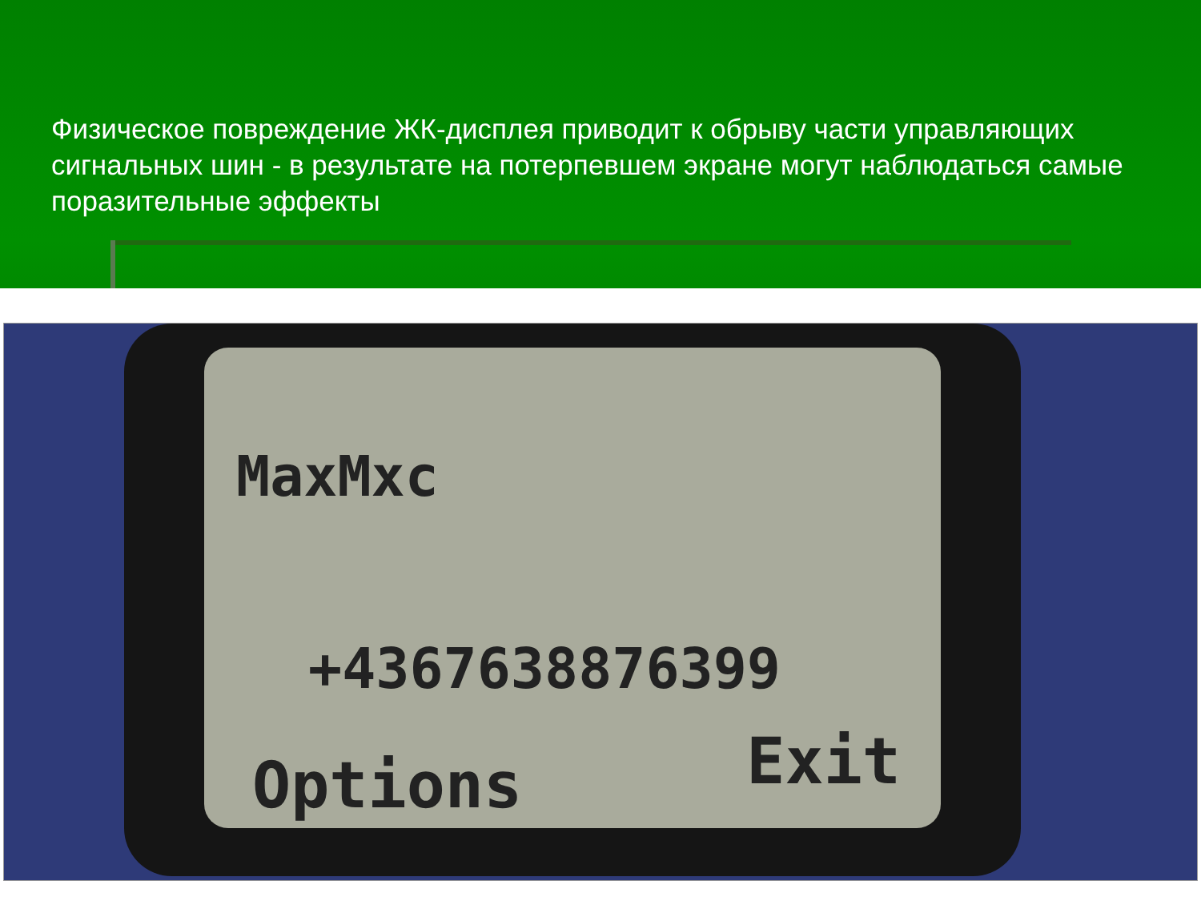Физическое повреждение ЖК-дисплея приводит к обрыву части управляющих сигнальных шин - в результате на потерпевшем экране могут наблюдаться самые поразительные эффекты
MaxMxc
+4367638876399
Options Exit